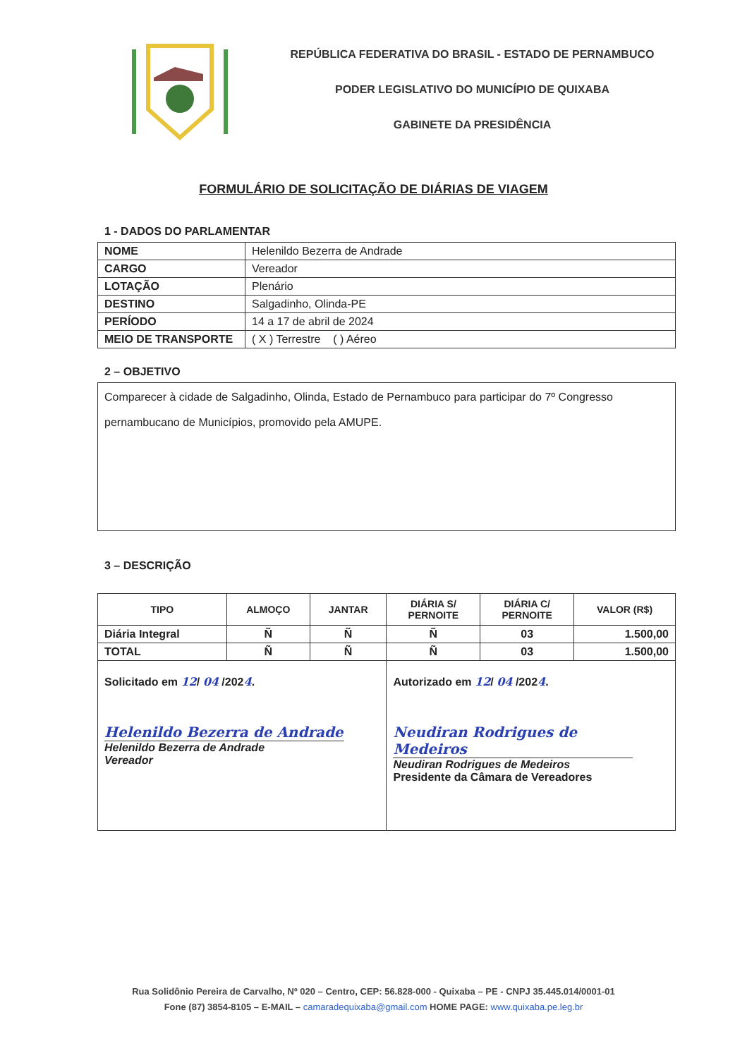REPÚBLICA FEDERATIVA DO BRASIL - ESTADO DE PERNAMBUCO
PODER LEGISLATIVO DO MUNICÍPIO DE QUIXABA
GABINETE DA PRESIDÊNCIA
FORMULÁRIO DE SOLICITAÇÃO DE DIÁRIAS DE VIAGEM
1 - DADOS DO PARLAMENTAR
| NOME | Helenildo Bezerra de Andrade |
| CARGO | Vereador |
| LOTAÇÃO | Plenário |
| DESTINO | Salgadinho, Olinda-PE |
| PERÍODO | 14 a 17 de abril de 2024 |
| MEIO DE TRANSPORTE | ( X ) Terrestre ( ) Aéreo |
2 – OBJETIVO
Comparecer à cidade de Salgadinho, Olinda, Estado de Pernambuco para participar do 7º Congresso pernambucano de Municípios, promovido pela AMUPE.
3 – DESCRIÇÃO
| TIPO | ALMOÇO | JANTAR | DIÁRIA S/ PERNOITE | DIÁRIA C/ PERNOITE | VALOR (R$) |
| --- | --- | --- | --- | --- | --- |
| Diária Integral | Ñ | Ñ | Ñ | 03 | 1.500,00 |
| TOTAL | Ñ | Ñ | Ñ | 03 | 1.500,00 |
| Solicitado em 12 / 04 /202 4 . Helenildo Bezerra de Andrade Helenildo Bezerra de Andrade Vereador | | | Autorizado em 12 / 04 /202 4 . Neudiran Rodrigues de Medeiros Neudiran Rodrigues de Medeiros Presidente da Câmara de Vereadores | | |
Rua Solidônio Pereira de Carvalho, Nº 020 – Centro, CEP: 56.828-000 - Quixaba – PE - CNPJ 35.445.014/0001-01
Fone (87) 3854-8105 – E-MAIL – camaradequixaba@gmail.com HOME PAGE: www.quixaba.pe.leg.br